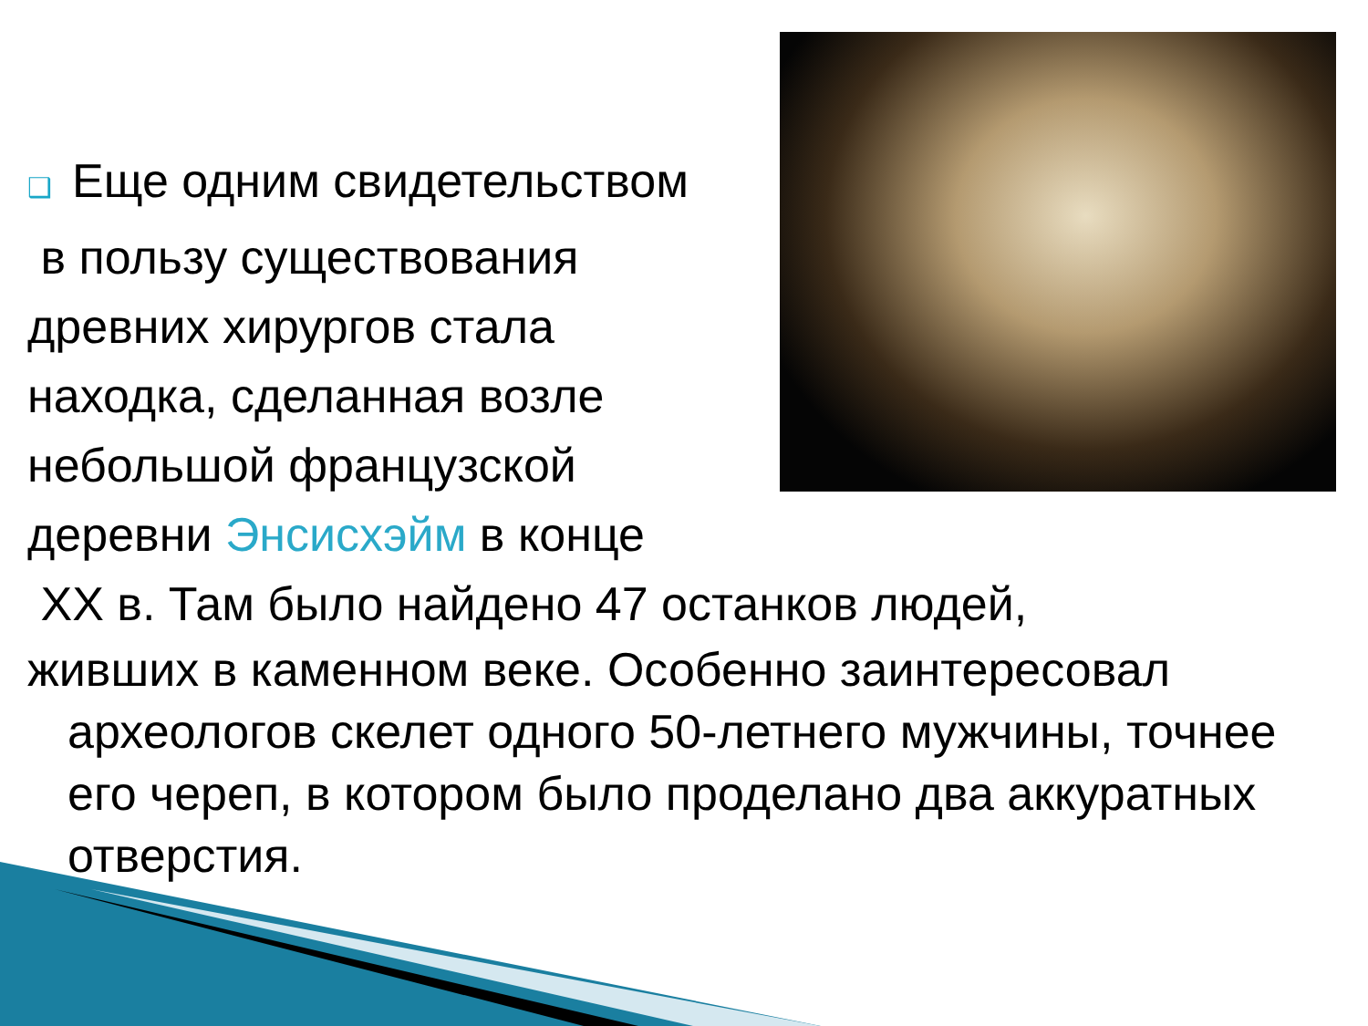❑ Еще одним свидетельством
в пользу существования
древних хирургов стала
находка, сделанная возле
небольшой французской
деревни Энсисхэйм в конце
XX в. Там было найдено 47 останков людей,
живших в каменном веке. Особенно заинтересовал
археологов скелет одного 50-летнего мужчины, точнее его череп, в котором было проделано два аккуратных отверстия.